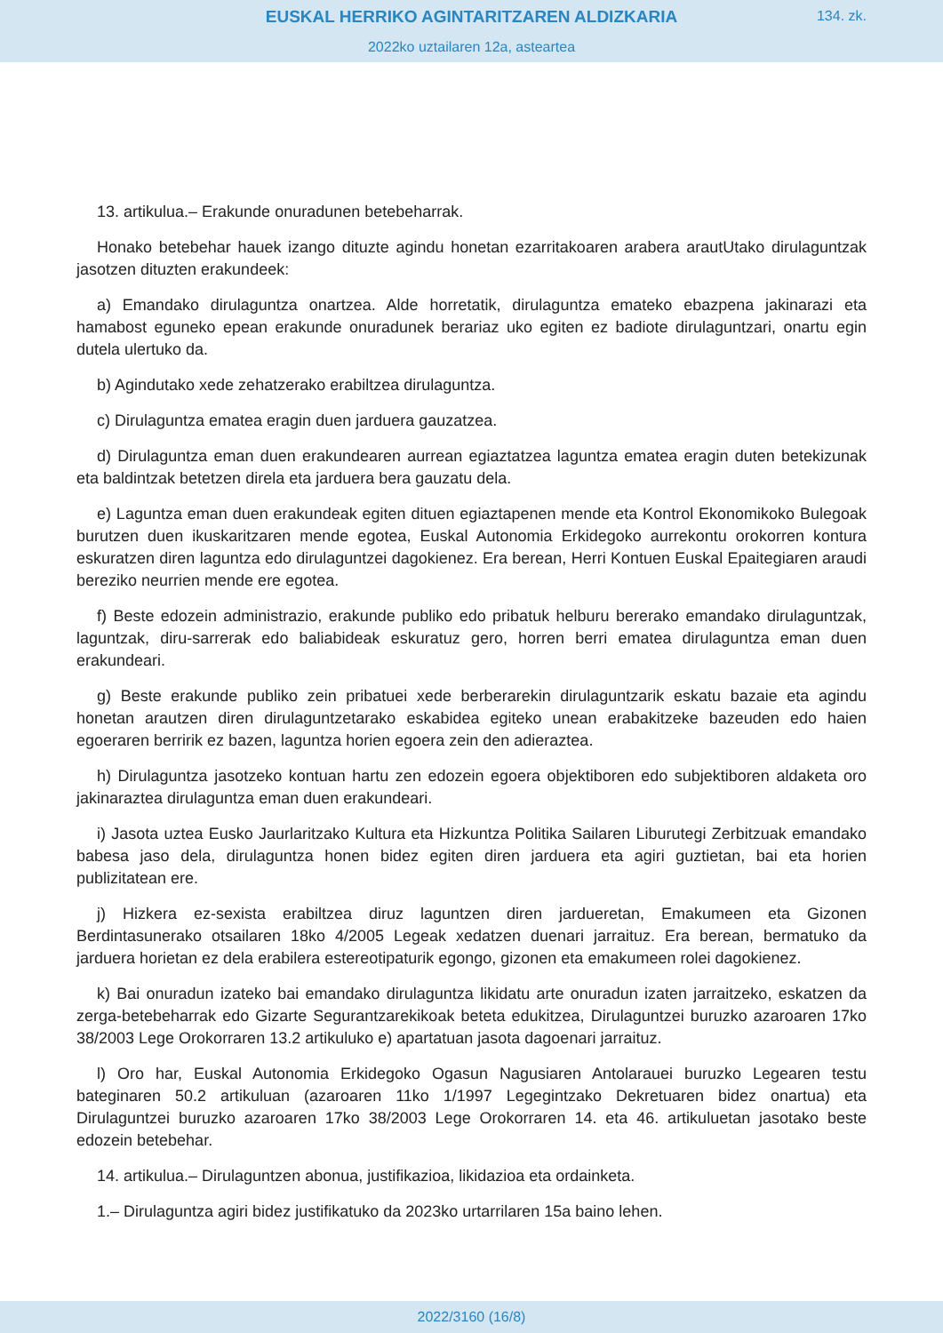EUSKAL HERRIKO AGINTARITZAREN ALDIZKARIA
134. zk.
2022ko uztailaren 12a, asteartea
13. artikulua.– Erakunde onuradunen betebeharrak.
Honako betebehar hauek izango dituzte agindu honetan ezarritakoaren arabera arautUtako dirulaguntzak jasotzen dituzten erakundeek:
a) Emandako dirulaguntza onartzea. Alde horretatik, dirulaguntza emateko ebazpena jakinarazi eta hamabost eguneko epean erakunde onuradunek berariaz uko egiten ez badiote dirulaguntzari, onartu egin dutela ulertuko da.
b) Agindutako xede zehatzerako erabiltzea dirulaguntza.
c) Dirulaguntza ematea eragin duen jarduera gauzatzea.
d) Dirulaguntza eman duen erakundearen aurrean egiaztatzea laguntza ematea eragin duten betekizunak eta baldintzak betetzen direla eta jarduera bera gauzatu dela.
e) Laguntza eman duen erakundeak egiten dituen egiaztapenen mende eta Kontrol Ekonomikoko Bulegoak burutzen duen ikuskaritzaren mende egotea, Euskal Autonomia Erkidegoko aurrekontu orokorren kontura eskuratzen diren laguntza edo dirulaguntzei dagokienez. Era berean, Herri Kontuen Euskal Epaitegiaren araudi bereziko neurrien mende ere egotea.
f) Beste edozein administrazio, erakunde publiko edo pribatuk helburu bererako emandako dirulaguntzak, laguntzak, diru-sarrerak edo baliabideak eskuratuz gero, horren berri ematea dirulaguntza eman duen erakundeari.
g) Beste erakunde publiko zein pribatuei xede berberarekin dirulaguntzarik eskatu bazaie eta agindu honetan arautzen diren dirulaguntzetarako eskabidea egiteko unean erabakitzeke bazeuden edo haien egoeraren berririk ez bazen, laguntza horien egoera zein den adieraztea.
h) Dirulaguntza jasotzeko kontuan hartu zen edozein egoera objektiboren edo subjektiboren aldaketa oro jakinaraztea dirulaguntza eman duen erakundeari.
i) Jasota uztea Eusko Jaurlaritzako Kultura eta Hizkuntza Politika Sailaren Liburutegi Zerbitzuak emandako babesa jaso dela, dirulaguntza honen bidez egiten diren jarduera eta agiri guztietan, bai eta horien publizitatean ere.
j) Hizkera ez-sexista erabiltzea diruz laguntzen diren jarduеretan, Emakumeen eta Gizonen Berdintasunerako otsailaren 18ko 4/2005 Legeak xedatzen duenari jarraituz. Era berean, bermatuko da jarduera horietan ez dela erabilera estereotipaturik egongo, gizonen eta emakumeen rolei dagokienez.
k) Bai onuradun izateko bai emandako dirulaguntza likidatu arte onuradun izaten jarraitzeko, eskatzen da zerga-betebeharrak edo Gizarte Segurantzarekikoak beteta edukitzea, Dirulaguntzei buruzko azaroaren 17ko 38/2003 Lege Orokorraren 13.2 artikuluko e) apartatuan jasota dagoenari jarraituz.
l) Oro har, Euskal Autonomia Erkidegoko Ogasun Nagusiaren Antolarauei buruzko Legearen testu bateginaren 50.2 artikuluan (azaroaren 11ko 1/1997 Legegintzako Dekretuaren bidez onartua) eta Dirulaguntzei buruzko azaroaren 17ko 38/2003 Lege Orokorraren 14. eta 46. artikuluetan jasotako beste edozein betebehar.
14. artikulua.– Dirulaguntzen abonua, justifikazioa, likidazioa eta ordainketa.
1.– Dirulaguntza agiri bidez justifikatuko da 2023ko urtarrilaren 15a baino lehen.
2022/3160 (16/8)